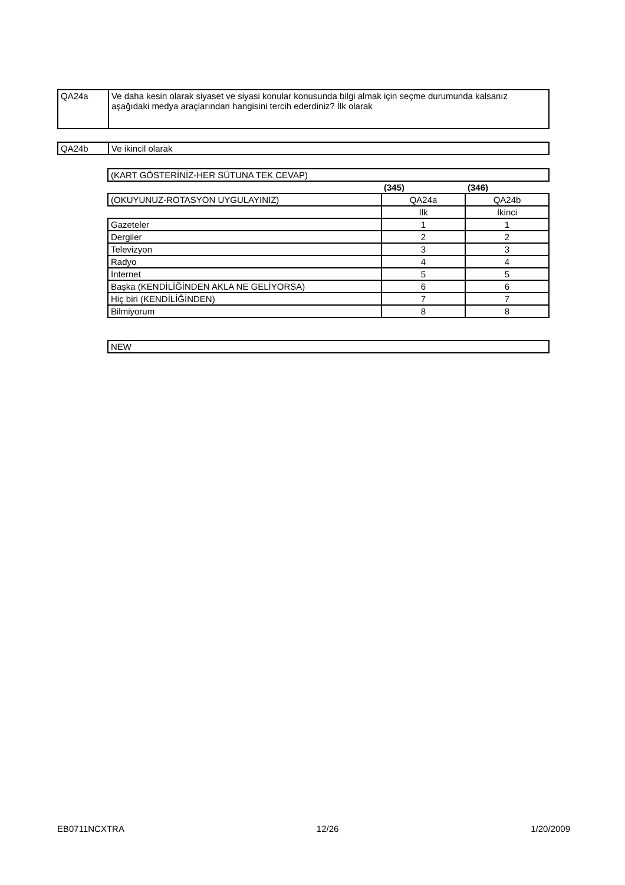| QA24a | Ve daha kesin olarak siyaset ve siyasi konular konusunda bilgi almak için seçme durumunda kalsanız aşağıdaki medya araçlarından hangisini tercih ederdiniz? İlk olarak |
| QA24b | Ve ikincil olarak |
| (KART GÖSTERİNİZ-HER SÜTUNA TEK CEVAP) | | |
| | (345) | (346) |
| (OKUYUNUZ-ROTASYON UYGULAYINIZ) | QA24a | QA24b |
| | İlk | İkinci |
| Gazeteler | 1 | 1 |
| Dergiler | 2 | 2 |
| Televizyon | 3 | 3 |
| Radyo | 4 | 4 |
| İnternet | 5 | 5 |
| Başka (KENDİLİĞİNDEN AKLA NE GELİYORSA) | 6 | 6 |
| Hiç biri (KENDİLİĞİNDEN) | 7 | 7 |
| Bilmiyorum | 8 | 8 |
| NEW |
EB0711NCXTRA 12/26 1/20/2009